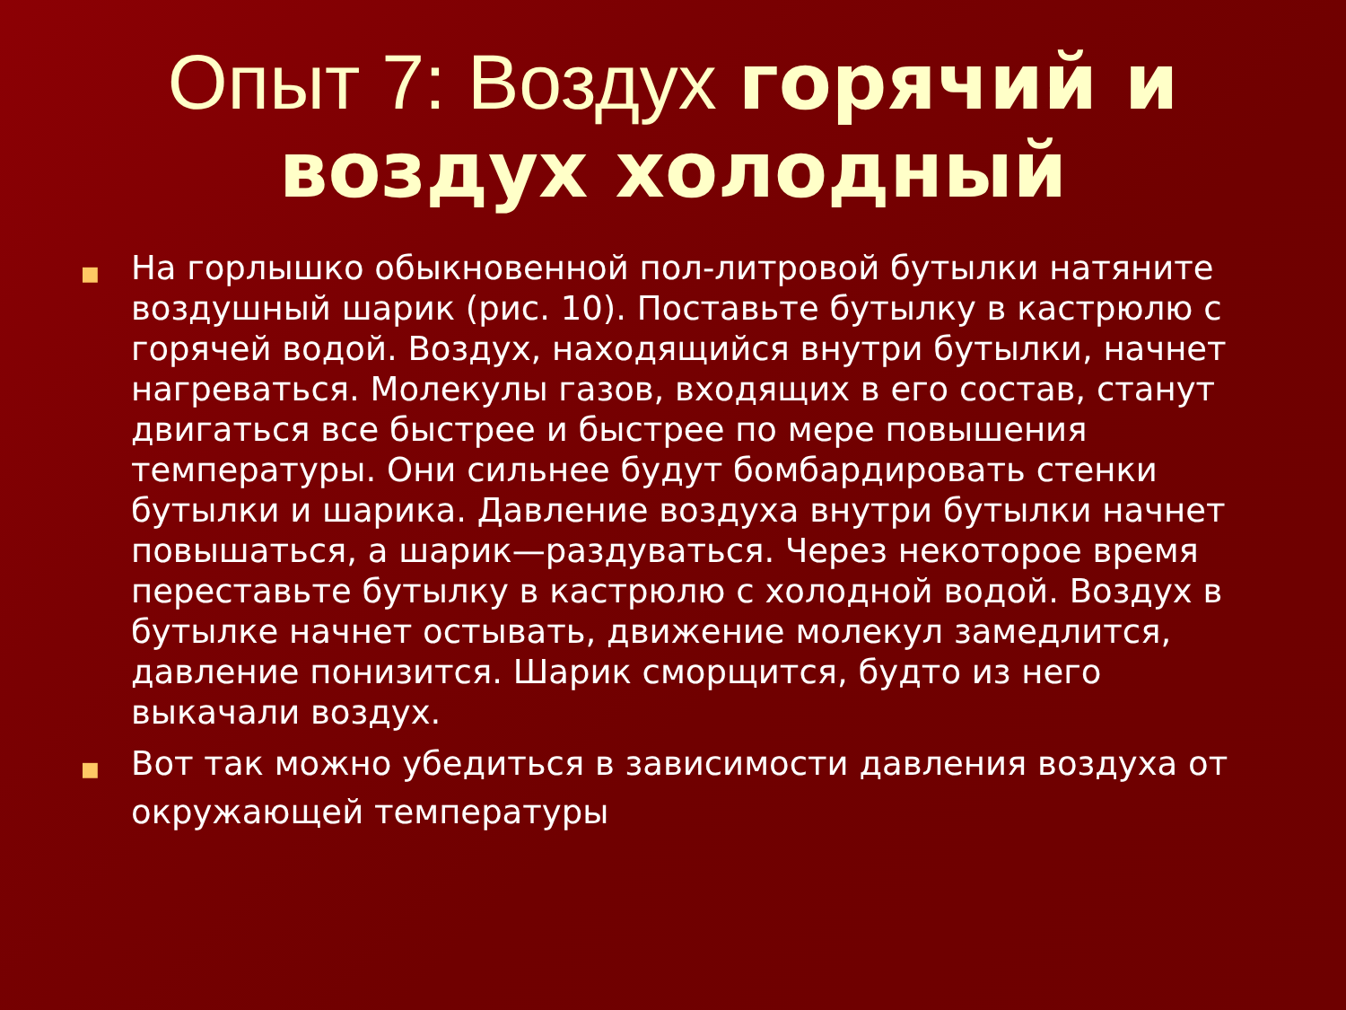Опыт 7: Воздух горячий и воздух холодный
■ На горлышко обыкновенной пол-литровой бутылки натяните воздушный шарик (рис. 10). Поставьте бутылку в кастрюлю с горячей водой. Воздух, находящийся внутри бутылки, начнет нагреваться. Молекулы газов, входящих в его состав, станут двигаться все быстрее и быстрее по мере повышения температуры. Они сильнее будут бомбардировать стенки бутылки и шарика. Давление воздуха внутри бутылки начнет повышаться, а шарик—раздуваться. Через некоторое время переставьте бутылку в кастрюлю с холодной водой. Воздух в бутылке начнет остывать, движение молекул замедлится, давление понизится. Шарик сморщится, будто из него выкачали воздух.
■ Вот так можно убедиться в зависимости давления воздуха от окружающей температуры